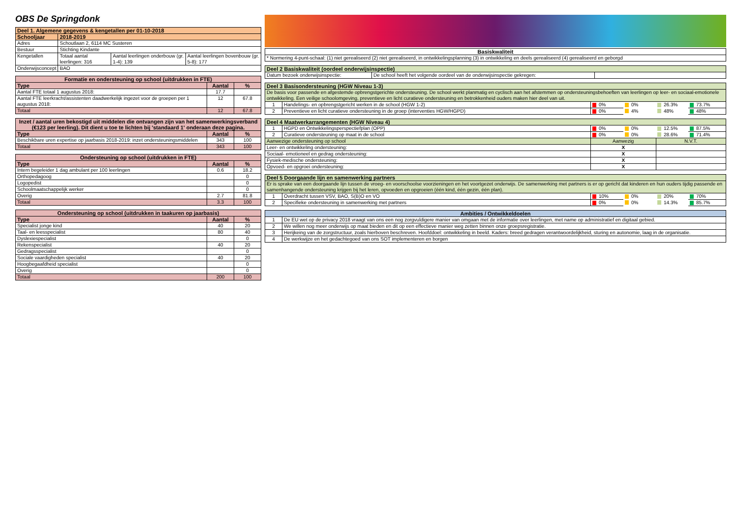OBS De Springdonk
| Deel 1. Algemene gegevens & kengetallen per 01-10-2018 | | | |
| --- | --- | --- | --- |
| Schooljaar | 2018-2019 | | |
| Adres | Schoutlaan 2, 6114 MC Susteren | | |
| Bestuur | Stichting Kindante | | |
| Kengetallen | Totaal aantal leerlingen: 316 | Aantal leerlingen onderbouw (gr. 1-4): 139 | Aantal leerlingen bovenbouw (gr. 5-8): 177 |
| Onderwijsconcept | BAO | | |
| Formatie en ondersteuning op school (uitdrukken in FTE) | | |
| --- | --- | --- |
| Type | Aantal | % |
| Aantal FTE totaal 1 augustus 2018: | 17.7 | |
| Aantal FTE leerkracht/assistenten daadwerkelijk ingezet voor de groepen per 1 augustus 2018: | 12 | 67.8 |
| Totaal | 12 | 67.8 |
| Inzet / aantal uren bekostigd uit middelen die ontvangen zijn van het samenwerkingsverband (€123 per leerling). Dit dient u toe te lichten bij 'standaard 1' onderaan deze pagina. | | |
| --- | --- | --- |
| Type | Aantal | % |
| Beschikbare uren expertise op jaarbasis 2018-2019: inzet ondersteuningsmiddelen | 343 | 100 |
| Totaal | 343 | 100 |
| Ondersteuning op school (uitdrukken in FTE) | | |
| --- | --- | --- |
| Type | Aantal | % |
| Intern begeleider 1 dag ambulant per 100 leerlingen | 0.6 | 18.2 |
| Orthopedagoog | | 0 |
| Logopedist | | 0 |
| Schoolmaatschappelijk werker | | 0 |
| Overig | 2.7 | 81.8 |
| Totaal | 3.3 | 100 |
| Ondersteuning op school (uitdrukken in taakuren op jaarbasis) | | |
| --- | --- | --- |
| Type | Aantal | % |
| Specialist jonge kind | 40 | 20 |
| Taal- en leesspecialist | 80 | 40 |
| Dyslexiespecialist | | 0 |
| Rekenspecialist | 40 | 20 |
| Gedragsspecialist | | 0 |
| Sociale vaardigheden specialist | 40 | 20 |
| Hoogbegaafdheid specialist | | 0 |
| Overig | | 0 |
| Totaal | 200 | 100 |
| Basiskwaliteit |
| --- |
| * Normering 4-punt-schaal: (1) niet gerealiseerd (2) niet gerealiseerd, in ontwikkelingsplanning (3) in ontwikkeling en deels gerealiseerd (4) gerealiseerd en geborgd |
| Deel 2 Basiskwaliteit (oordeel onderwijsinspectie) | | |
| --- | --- | --- |
| Datum bezoek onderwijsinspectie: | De school heeft het volgende oordeel van de onderwijsinspectie gekregen: | |
| Deel 3 Basisondersteuning (HGW Niveau 1-3) | | | | | |
| --- | --- | --- | --- | --- | --- |
| De basis voor passende en afgestemde opbrengstgerichte ondersteuning. De school werkt planmatig en cyclisch aan het afstemmen op ondersteuningsbehoeften van leerlingen op leer- en sociaal-emotionele ontwikkeling. Een veilige schoolomgeving, preventieve en licht curatieve ondersteuning en betrokkenheid ouders maken hier deel van uit. | | | | | |
| 1 | Handelings- en opbrengstgericht werken in de school (HGW 1-2) | 0% | 0% | 26.3% | 73.7% |
| 2 | Preventieve en licht curatieve ondersteuning in de groep (interventies HGW/HGPD) | 0% | 4% | 48% | 48% |
| Deel 4 Maatwerkarrangementen (HGW Niveau 4) | | | | | |
| --- | --- | --- | --- | --- | --- |
| 1 | HGPD en Ontwikkelingsperspectiefplan (OPP) | 0% | 0% | 12.5% | 87.5% |
| 2 | Curatieve ondersteuning op maat in de school | 0% | 0% | 28.6% | 71.4% |
| Aanwezige ondersteuning op school | | Aanwezig | | N.V.T. | |
| Leer- en ontwikkeling ondersteuning: | | X | | | |
| Sociaal- emotioneel en gedrag ondersteuning: | | X | | | |
| Fysiek-medische ondersteuning: | | X | | | |
| Opvoed- en opgroei ondersteuning: | | X | | | |
| Deel 5 Doorgaande lijn en samenwerking partners | | | | | |
| --- | --- | --- | --- | --- | --- |
| Er is sprake van een doorgaande lijn tussen de vroeg- en voorschoolse voorzieningen en het voortgezet onderwijs. De samenwerking met partners is er op gericht dat kinderen en hun ouders tijdig passende en samenhangende ondersteuning krijgen bij het leren, opvoeden en opgroeien (één kind, één gezin, één plan). | | | | | |
| 1 | Overdracht tussen VSV, BAO, S(B)O en VO | 10% | 0% | 20% | 70% |
| 2 | Specifieke ondersteuning in samenwerking met partners | 0% | 0% | 14.3% | 85.7% |
| Ambities / Ontwikkeldoelen | |
| --- | --- |
| 1 | De EU wet op de privacy 2018 vraagt van ons een nog zorgvuldigere manier van omgaan met de informatie over leerlingen, met name op administratief en digitaal gebied. |
| 2 | We willen nog meer onderwijs op maat bieden en dit op een effectieve manier weg zetten binnen onze groepsregistratie. |
| 3 | Herijkeing van de zorgstructuur, zoals hierboven beschreven. Hoofddoel: ontwikkeling in beeld. Kaders: breed gedragen verantwoordelijkheid, sturing en autonomie, laag in de organisatie. |
| 4 | De werkwijze en het gedachtegoed van ons SOT implementeren en borgen |